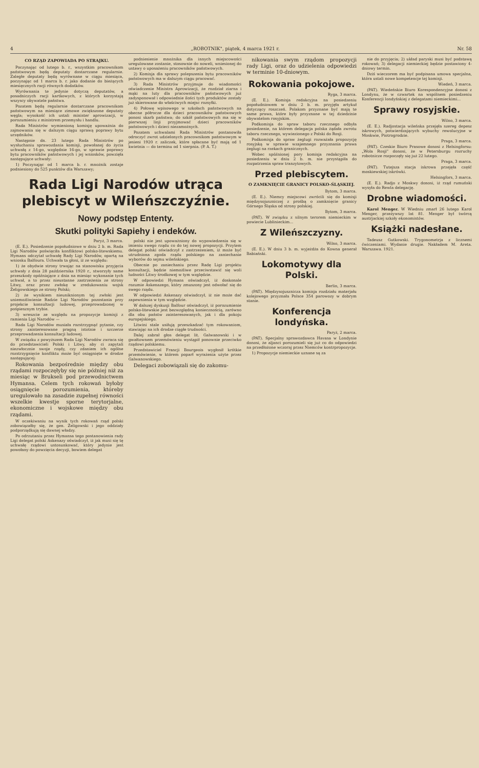4 „ROBOTNIK", piątek, 4 marca 1921 r. Nr. 58
CO RZĄD ZAPOWIADA PO STRAJKU.
Poczynając od lutego b. r., wszystkim pracownikom państwowym będą deputaty dostarczane regularnie. Zaległe deputaty będą wyrównane w ciągu miesiąca, poczynając od 1 marca b. r. jako dodanie do bieżących miesięcznych racji równych dodatków.
Wyrównania te jedynie dotyczą deputatów, a posadniczych racji kartkowych, z których korzystają wszyscy obywatele państwa.
Pozatem będą regularnie dostarczane pracownikom państwowym na miesiące zimowe zwiększone deputaty węgla; wysokość ich ustali minister aprowizacji, w porozumieniu z ministrem przemysłu i handlu.
Rada Ministrów wymienioną komisję upoważnia do zajmowania się w dalszym ciągu sprawą poprawy bytu urzędników.
Następnie dn. 23 lutego Rada Ministrów po wysłuchaniu sprawozdania komisji, powołanej do życia uchwałą z 14-go, względnie 16-go, w sprawie poprawy bytu pracowników państwowych i jej wniosków, powzięła następujące uchwały:
1) Poczynając od 1 marca b. r. mnożnik zostaje podniesiony do 525 punktów dla Warszawy;
podniesienie mnożnika dla innych miejscowości uregulowane zostanie, stosownie do noweli, wniesionej do ustawy o uposażeniu pracowników państwowych.
2) Komisja dla sprawy polepszenia bytu pracowników państwowych ma w dalszym ciągu pracować.
3) Rada Ministrów przyjmuje do wiadomości oświadczenie Ministra Aprowizacji, że rozdział ziarna i mąki na luty dla pracowników państwowych już zadysponował i odpowiednie ilości tych produktów zostały już skierowane do właściwych miejsc rozsyłki.
4) Połowę wpisowego w szkołach państwowych na obecne półrocze dla dzieci pracowników państwowych ponosi skarb państwa; do szkół państwowych ma się w pierwszej linji przyjmować dzieci pracowników państwowych i dzieci niezamożnych.
Pozatem uchwalami Rada Ministrów postanowiła odroczyć zwrot udzielonych pracownikom państwowym w jesieni 1920 r. zaliczek, które spłacane być mają od 1 kwietnia — do terminu od 1 sierpnia. (P. A. T.)
Rada Ligi Narodów utrąca plebiscyt w Wileńszczyźnie.
Nowy podstęp Ententy.
Skutki polityki Sapiehy i endeków.
Paryż, 3 marca.
(E. E.). Posiedzenie popołudniowe w dniu 2 b. m. Rada Ligi Narodów poświęciła konfliktowi polsko-litewskiemu. Hymans odczytał uchwałę Rady Ligi Narodów, opartą na wniosku Balfoura. Uchwała ta głosi, iż ze względu:
1) że obydwie strony trwając na stanowisku przyjęcia uchwały z dnia 28 października 1920 r., stworzyły same przeszkody opóźniające z dnia na miesiąc wykonanie tych uchwał, a to przez nieustanne zastrzeżenia ze strony Litwy, oraz przez zwłokę w zredukowaniu wojsk Żeligowskiego ze strony Polski;
2) że wynikiem nieuniknionym tej zwłoki jest uniemożliwienie Radzie Ligi Narodów pozostania przy projekcie konsultacji ludowej, przeprowadzonej w pośpiesznym trybie.
3) wreszcie ze względu na propozycje komisji z ramienia Ligi Narodów —
Rada Ligi Narodów musiała rozstrzygnąć pytanie, czy strony zainteresowane pragną istotnie i szczerze przeprowadzenia konsultacji ludowej.
W związku z powyższem Rada Ligi Narodów zwraca się do przedstawicieli Polski i Litwy, aby ci zapytali niezwłocznie swoje rządy, czy zdaniem ich ogólne rozstrzygnięcie konfliktu może być osiągnięte w drodze następującej:
Rokowania bezpośrednie między obu rządami rozpoczęłyby się nie później niż za miesiąc w Brukseli pod przewodnictwem Hymansa. Celem tych rokowań byłoby osiągnięcie porozumienia, któreby uregulowało na zasadzie zupełnej równości wszelkie kwestje sporne terytorjalne, ekonomiczne i wojskowe między obu rządami.
W oczekiwaniu na wynik tych rokowań rząd polski zobowiązałby się, że gen. Żeligowski i jego oddziały podporządkują się dawnej władzy.
Po odrzutaniu przez Hymansa tego postanowienia rady Ligi delegat polski Askenazy oświadczył, iż jak musi się tę uchwałę rządowi ustosunkować, który jedynie jest powołany do powzięcia decyzji, bowiem delegat
polski nie jest upoważniony do wypowiedzenia się w imieniu swego rządu co do tej nowej propozycji. Przytem delegat polski oświadczył z zastrzeżeniem, iż może być utrudniona zgoda rządu polskiego na zaniechanie wyborów do sejmu wileńskiego.
Obecnie po zaniechaniu przez Radę Ligi projektu konsultacji, będzie niemożliwe przeciwstawić się woli ludności Litwy środkowej w tym względzie.
W odpowiedzi Hymans oświadczył, iż doskonale rozumie Askenazego, który zmuszony jest odwołać się do swego rządu.
W odpowiedzi Askenazy oświadczył, iż nie może dać zapewnienia w tym względzie.
W dalszej dyskusji Balfour oświadczył, iż porozumienie polsko-litewskie jest bezwzględną koniecznością, zarówno dla obu państw zainteresowanych, jak i dla pokoju europejskiego.
Litwini stale usiłują przeszkadzać tym rokowaniom, stawiając na ich drodze ciągłe trudności.
Dalej zabrał głos delegat lit. Galwanowski i w gwałtownem przemówieniu wystąpił ponownie przeciwko rządowi polskiemu.
Przedstawiciel Francji Bourgeois wygłosił krótkie przemówienie, w którem poparł wyrażenia użyte przez Galwanowskiego.
Delegaci zobowiązali się do zakomu-
nikowania swym rządom propozycji rady Ligi, oraz do udzielenia odpowiedzi w terminie 10-dniowym.
Rokowania pokojowe.
Ryga, 3 marca.
(E. E.). Komisja redakcyjna na posiedzeniu popołudniowem w dniu 2 b. m. przyjęła artykuł dotyczący roszczeń. Polakom przyznane być mają te same prawa, które były przyznane w tej dziedzinie obywatelom rosyjskim.
Podkomisja do spraw taboru rzecznego odbyła posiedzenie, na którem delegacja polska żądała zwrotu taboru rzecznego, wywiezionego z Polski do Rosji.
Podkomisja do spraw żeglugi rozważała propozycję rosyjską w sprawie wzajemnego przyznania prawa żeglugi na rzekach granicznych.
Wobec spóźnionej pory komisja redakcyjna na posiedzeniu w dniu 2 b. m. nie przystąpiła do rozpatrzenia spraw tranzytowych.
Przed plebiscytem.
O ZAMKNIĘCIE GRANICY POLSKO-ŚLĄSKIEJ.
Bytom, 3 marca.
(E. E.). Niemcy miejscowi zwrócili się do komisji międzysojuszniczej z prośbą o zamknięcie granicy Górnego Śląska od strony polskiej.
Bytom, 3 marca.
(PAT). W związku z silnym terorem niemieckim w powiecie Lublinieckim...
Z Wileńszczyzny.
Wilno, 3 marca.
(E. E.). W dniu 3 b. m. wyjeżdża do Kowna generał Babiański.
Lokomotywy dla Polski.
Berlin, 3 marca.
(PAT). Międzysojusznicza komisja rozdziału materjału kolejowego przyznała Polsce 354 parowozy w dobrym stanie.
Konferencja londyńska.
Paryż, 2 marca.
(PAT). Specjalny sprawozdawca Havasa w Londynie donosi, że aljanci porozumieli się już co do odpowiedzi na przedłożone wczoraj przez Niemców kontrpropozycje.
1) Propozycje niemieckie uznane są za
nie do przyjęcia; 2) układ paryski musi być podstawą rokowań; 3) delegacji niemieckiej będzie postawiony 4-dniowy termin.
Dziś wieczorem ma być podpisana umowa specjalna, która ustali nowe kompetencje tej komisji.
Wiedeń, 3 marca.
(PAT). Wiedeńskie Biuro Korespondencyjne donosi z Londynu, że w czwartek na wspólnem posiedzeniu Konferencji londyńskiej z delegatami niemieckimi...
Sprawy rosyjskie.
Wilno, 3 marca.
(E. E.). Radjostacja wileńska przejęła szereg depesz iskrowych, potwierdzających wybuchy rewolucyjne w Moskwie, Piotrogrodzie.
Praga, 3 marca.
(PAT). Czeskie Biuro Prasowe donosi z Helsingforsu: „Wola Rosji" donosi, że w Petersburgu rozruchy robotnicze rozpoczęły się już 22 lutego.
Praga, 3 marca.
(PAT). Tutejsza stacja iskrowa przejęła część moskiewskiej iskrówki.
Helsingfors, 3 marca.
(E. E.). Radjo z Moskwy donosi, iż rząd rumuński wysyła do Rewla delegację.
Drobne wiadomości.
Karol Menger. W Wiedniu zmarł 26 lutego Karol Menger, przeżywszy lat 81. Menger był twórcą austrjackiej szkoły ekonomistów.
Książki nadesłane.
Tadeusz Gutkowski. Trygonometrja z licznemi ćwiczeniami. Wydanie drugie. Nakładem M. Areta. Warszawa. 1921.